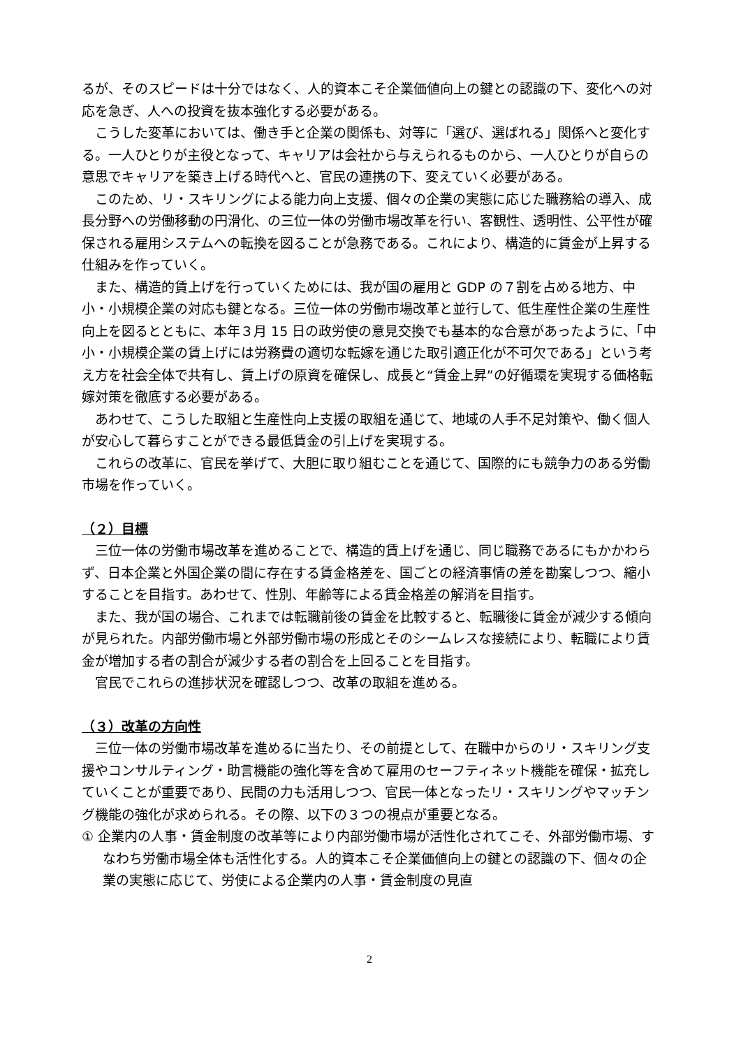るが、そのスピードは十分ではなく、人的資本こそ企業価値向上の鍵との認識の下、変化への対応を急ぎ、人への投資を抜本強化する必要がある。
こうした変革においては、働き手と企業の関係も、対等に「選び、選ばれる」関係へと変化する。一人ひとりが主役となって、キャリアは会社から与えられるものから、一人ひとりが自らの意思でキャリアを築き上げる時代へと、官民の連携の下、変えていく必要がある。
このため、リ・スキリングによる能力向上支援、個々の企業の実態に応じた職務給の導入、成長分野への労働移動の円滑化、の三位一体の労働市場改革を行い、客観性、透明性、公平性が確保される雇用システムへの転換を図ることが急務である。これにより、構造的に賃金が上昇する仕組みを作っていく。
また、構造的賃上げを行っていくためには、我が国の雇用と GDP の７割を占める地方、中小・小規模企業の対応も鍵となる。三位一体の労働市場改革と並行して、低生産性企業の生産性向上を図るとともに、本年３月 15 日の政労使の意見交換でも基本的な合意があったように、「中小・小規模企業の賃上げには労務費の適切な転嫁を通じた取引適正化が不可欠である」という考え方を社会全体で共有し、賃上げの原資を確保し、成長と“賃金上昇”の好循環を実現する価格転嫁対策を徹底する必要がある。
あわせて、こうした取組と生産性向上支援の取組を通じて、地域の人手不足対策や、働く個人が安心して暮らすことができる最低賃金の引上げを実現する。
これらの改革に、官民を挙げて、大胆に取り組むことを通じて、国際的にも競争力のある労働市場を作っていく。
（２）目標
三位一体の労働市場改革を進めることで、構造的賃上げを通じ、同じ職務であるにもかかわらず、日本企業と外国企業の間に存在する賃金格差を、国ごとの経済事情の差を勘案しつつ、縮小することを目指す。あわせて、性別、年齢等による賃金格差の解消を目指す。
また、我が国の場合、これまでは転職前後の賃金を比較すると、転職後に賃金が減少する傾向が見られた。内部労働市場と外部労働市場の形成とそのシームレスな接続により、転職により賃金が増加する者の割合が減少する者の割合を上回ることを目指す。
官民でこれらの進捗状況を確認しつつ、改革の取組を進める。
（３）改革の方向性
三位一体の労働市場改革を進めるに当たり、その前提として、在職中からのリ・スキリング支援やコンサルティング・助言機能の強化等を含めて雇用のセーフティネット機能を確保・拡充していくことが重要であり、民間の力も活用しつつ、官民一体となったリ・スキリングやマッチング機能の強化が求められる。その際、以下の３つの視点が重要となる。
① 企業内の人事・賃金制度の改革等により内部労働市場が活性化されてこそ、外部労働市場、すなわち労働市場全体も活性化する。人的資本こそ企業価値向上の鍵との認識の下、個々の企業の実態に応じて、労使による企業内の人事・賃金制度の見直
2